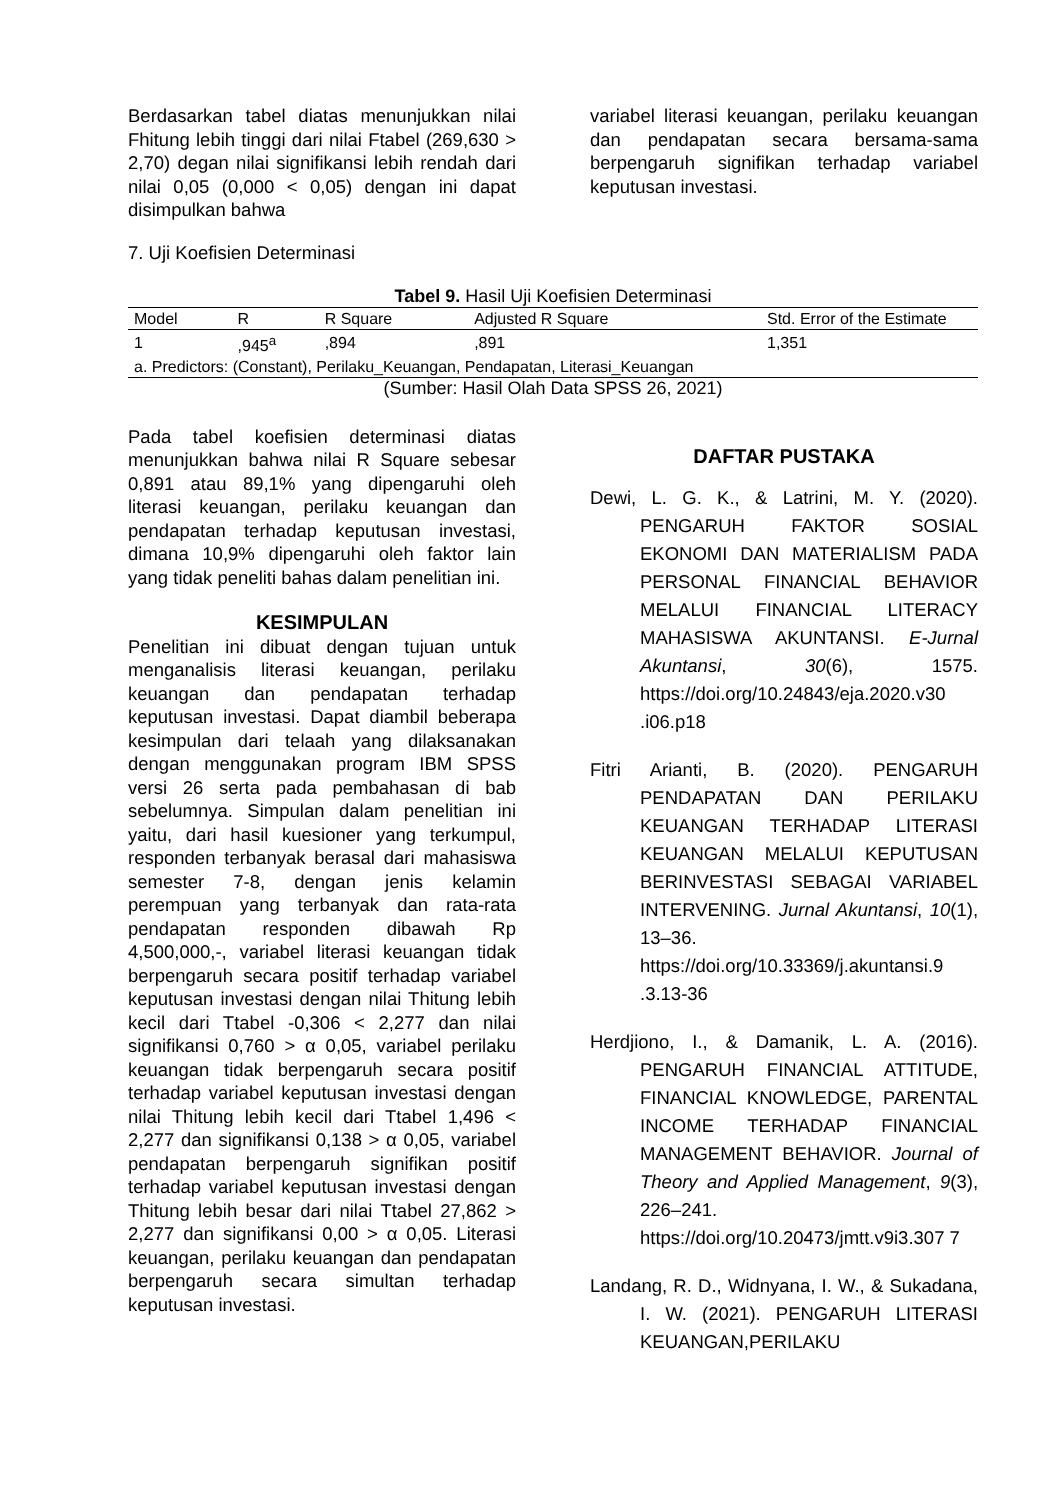Berdasarkan tabel diatas menunjukkan nilai Fhitung lebih tinggi dari nilai Ftabel (269,630 > 2,70) degan nilai signifikansi lebih rendah dari nilai 0,05 (0,000 < 0,05) dengan ini dapat disimpulkan bahwa
variabel literasi keuangan, perilaku keuangan dan pendapatan secara bersama-sama berpengaruh signifikan terhadap variabel keputusan investasi.
7. Uji Koefisien Determinasi
Tabel 9. Hasil Uji Koefisien Determinasi
| Model | R | R Square | Adjusted R Square | Std. Error of the Estimate |
| --- | --- | --- | --- | --- |
| 1 | ,945<sup>a</sup> | ,894 | ,891 | 1,351 |
| a. Predictors: (Constant), Perilaku_Keuangan, Pendapatan, Literasi_Keuangan | | | | |
(Sumber: Hasil Olah Data SPSS 26, 2021)
Pada tabel koefisien determinasi diatas menunjukkan bahwa nilai R Square sebesar 0,891 atau 89,1% yang dipengaruhi oleh literasi keuangan, perilaku keuangan dan pendapatan terhadap keputusan investasi, dimana 10,9% dipengaruhi oleh faktor lain yang tidak peneliti bahas dalam penelitian ini.
KESIMPULAN
Penelitian ini dibuat dengan tujuan untuk menganalisis literasi keuangan, perilaku keuangan dan pendapatan terhadap keputusan investasi. Dapat diambil beberapa kesimpulan dari telaah yang dilaksanakan dengan menggunakan program IBM SPSS versi 26 serta pada pembahasan di bab sebelumnya. Simpulan dalam penelitian ini yaitu, dari hasil kuesioner yang terkumpul, responden terbanyak berasal dari mahasiswa semester 7-8, dengan jenis kelamin perempuan yang terbanyak dan rata-rata pendapatan responden dibawah Rp 4,500,000,-, variabel literasi keuangan tidak berpengaruh secara positif terhadap variabel keputusan investasi dengan nilai Thitung lebih kecil dari Ttabel -0,306 < 2,277 dan nilai signifikansi 0,760 > α 0,05, variabel perilaku keuangan tidak berpengaruh secara positif terhadap variabel keputusan investasi dengan nilai Thitung lebih kecil dari Ttabel 1,496 < 2,277 dan signifikansi 0,138 > α 0,05, variabel pendapatan berpengaruh signifikan positif terhadap variabel keputusan investasi dengan Thitung lebih besar dari nilai Ttabel 27,862 > 2,277 dan signifikansi 0,00 > α 0,05. Literasi keuangan, perilaku keuangan dan pendapatan berpengaruh secara simultan terhadap keputusan investasi.
DAFTAR PUSTAKA
Dewi, L. G. K., & Latrini, M. Y. (2020). PENGARUH FAKTOR SOSIAL EKONOMI DAN MATERIALISM PADA PERSONAL FINANCIAL BEHAVIOR MELALUI FINANCIAL LITERACY MAHASISWA AKUNTANSI. E-Jurnal Akuntansi, 30(6), 1575. https://doi.org/10.24843/eja.2020.v30 .i06.p18
Fitri Arianti, B. (2020). PENGARUH PENDAPATAN DAN PERILAKU KEUANGAN TERHADAP LITERASI KEUANGAN MELALUI KEPUTUSAN BERINVESTASI SEBAGAI VARIABEL INTERVENING. Jurnal Akuntansi, 10(1), 13–36. https://doi.org/10.33369/j.akuntansi.9 .3.13-36
Herdjiono, I., & Damanik, L. A. (2016). PENGARUH FINANCIAL ATTITUDE, FINANCIAL KNOWLEDGE, PARENTAL INCOME TERHADAP FINANCIAL MANAGEMENT BEHAVIOR. Journal of Theory and Applied Management, 9(3), 226–241. https://doi.org/10.20473/jmtt.v9i3.307 7
Landang, R. D., Widnyana, I. W., & Sukadana, I. W. (2021). PENGARUH LITERASI KEUANGAN,PERILAKU